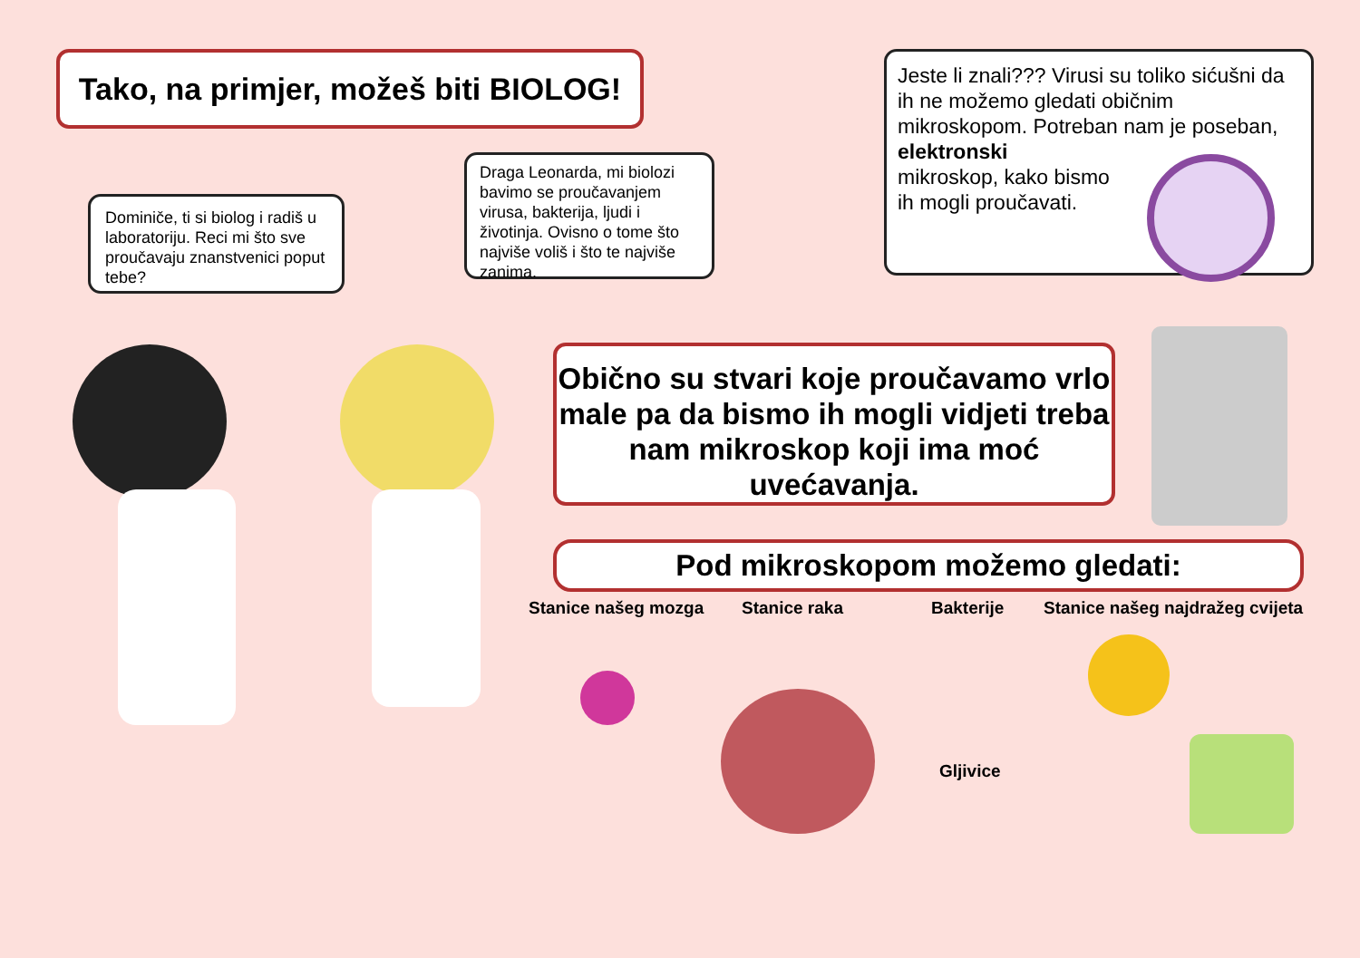Tako, na primjer, možeš biti BIOLOG!
Jeste li znali??? Virusi su toliko sićušni da ih ne možemo gledati običnim mikroskopom. Potreban nam je poseban, elektronski
mikroskop, kako bismo
ih mogli proučavati.
Dominiče, ti si biolog i radiš u laboratoriju. Reci mi što sve proučavaju znanstvenici poput tebe?
Draga Leonarda, mi biolozi bavimo se proučavanjem virusa, bakterija, ljudi i životinja. Ovisno o tome što najviše voliš i što te najviše zanima.
Obično su stvari koje proučavamo vrlo male pa da bismo ih mogli vidjeti treba nam mikroskop koji ima moć uvećavanja.
Pod mikroskopom možemo gledati:
Stanice našeg mozga Stanice raka Bakterije
Stanice našeg najdražeg cvijeta
Gljivice